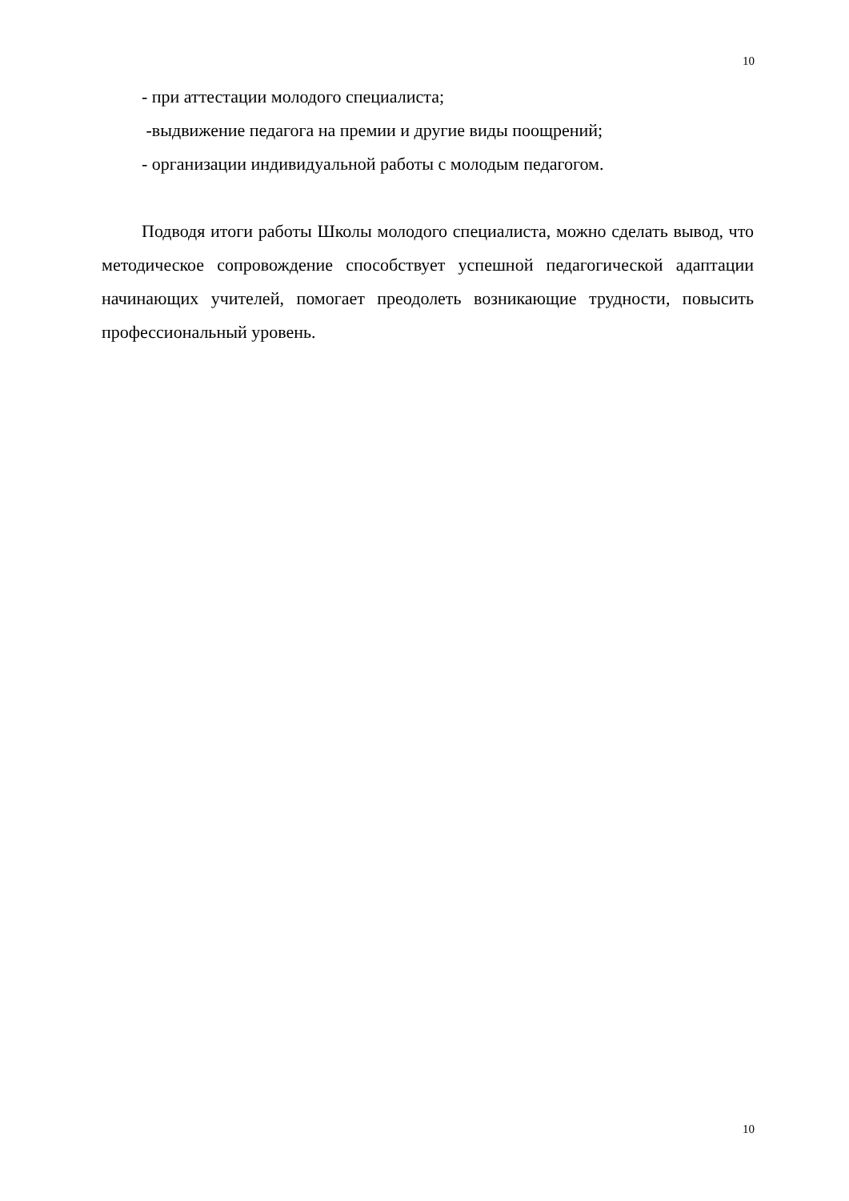10
- при аттестации молодого специалиста;
-выдвижение педагога на премии и другие виды поощрений;
- организации индивидуальной работы с молодым педагогом.
Подводя итоги работы Школы молодого специалиста, можно сделать вывод, что методическое сопровождение способствует успешной педагогической адаптации начинающих учителей, помогает преодолеть возникающие трудности, повысить профессиональный уровень.
10